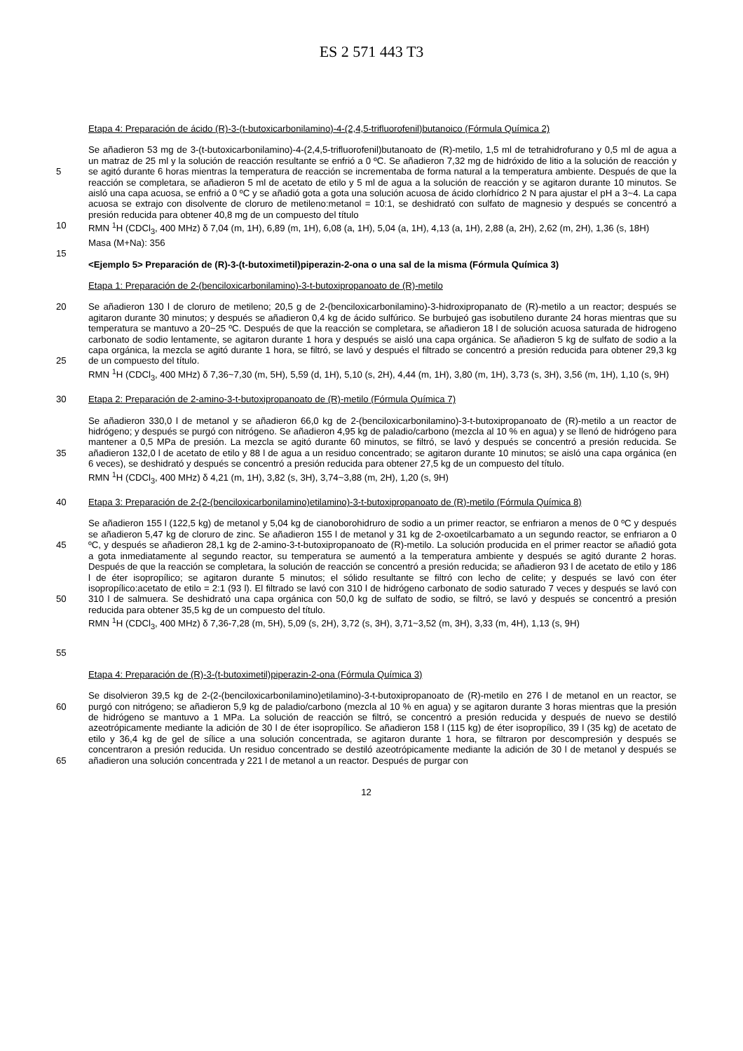ES 2 571 443 T3
Etapa 4: Preparación de ácido (R)-3-(t-butoxicarbonilamino)-4-(2,4,5-trifluorofenil)butanoico (Fórmula Química 2)
5
10
Se añadieron 53 mg de 3-(t-butoxicarbonilamino)-4-(2,4,5-trifluorofenil)butanoato de (R)-metilo, 1,5 ml de tetrahidrofurano y 0,5 ml de agua a un matraz de 25 ml y la solución de reacción resultante se enfrió a 0 ºC. Se añadieron 7,32 mg de hidróxido de litio a la solución de reacción y se agitó durante 6 horas mientras la temperatura de reacción se incrementaba de forma natural a la temperatura ambiente. Después de que la reacción se completara, se añadieron 5 ml de acetato de etilo y 5 ml de agua a la solución de reacción y se agitaron durante 10 minutos. Se aisló una capa acuosa, se enfrió a 0 ºC y se añadió gota a gota una solución acuosa de ácido clorhídrico 2 N para ajustar el pH a 3~4. La capa acuosa se extrajo con disolvente de cloruro de metileno:metanol = 10:1, se deshidrató con sulfato de magnesio y después se concentró a presión reducida para obtener 40,8 mg de un compuesto del título
RMN <sup>1</sup>H (CDCl<sub>3</sub>, 400 MHz) δ 7,04 (m, 1H), 6,89 (m, 1H), 6,08 (a, 1H), 5,04 (a, 1H), 4,13 (a, 1H), 2,88 (a, 2H), 2,62 (m, 2H), 1,36 (s, 18H)
Masa (M+Na): 356
15
<Ejemplo 5> Preparación de (R)-3-(t-butoximetil)piperazin-2-ona o una sal de la misma (Fórmula Química 3)
Etapa 1: Preparación de 2-(benciloxicarbonilamino)-3-t-butoxipropanoato de (R)-metilo
20
25
Se añadieron 130 l de cloruro de metileno; 20,5 g de 2-(benciloxicarbonilamino)-3-hidroxipropanato de (R)-metilo a un reactor; después se agitaron durante 30 minutos; y después se añadieron 0,4 kg de ácido sulfúrico. Se burbujeó gas isobutileno durante 24 horas mientras que su temperatura se mantuvo a 20~25 ºC. Después de que la reacción se completara, se añadieron 18 l de solución acuosa saturada de hidrogeno carbonato de sodio lentamente, se agitaron durante 1 hora y después se aisló una capa orgánica. Se añadieron 5 kg de sulfato de sodio a la capa orgánica, la mezcla se agitó durante 1 hora, se filtró, se lavó y después el filtrado se concentró a presión reducida para obtener 29,3 kg de un compuesto del título.
RMN <sup>1</sup>H (CDCl<sub>3</sub>, 400 MHz) δ 7,36~7,30 (m, 5H), 5,59 (d, 1H), 5,10 (s, 2H), 4,44 (m, 1H), 3,80 (m, 1H), 3,73 (s, 3H), 3,56 (m, 1H), 1,10 (s, 9H)
30 Etapa 2: Preparación de 2-amino-3-t-butoxipropanoato de (R)-metilo (Fórmula Química 7)
35 Se añadieron 330,0 l de metanol y se añadieron 66,0 kg de 2-(benciloxicarbonilamino)-3-t-butoxipropanoato de (R)-metilo a un reactor de hidrógeno; y después se purgó con nitrógeno. Se añadieron 4,95 kg de paladio/carbono (mezcla al 10 % en agua) y se llenó de hidrógeno para mantener a 0,5 MPa de presión. La mezcla se agitó durante 60 minutos, se filtró, se lavó y después se concentró a presión reducida. Se añadieron 132,0 l de acetato de etilo y 88 l de agua a un residuo concentrado; se agitaron durante 10 minutos; se aisló una capa orgánica (en 6 veces), se deshidrató y después se concentró a presión reducida para obtener 27,5 kg de un compuesto del título.
RMN <sup>1</sup>H (CDCl<sub>3</sub>, 400 MHz) δ 4,21 (m, 1H), 3,82 (s, 3H), 3,74~3,88 (m, 2H), 1,20 (s, 9H)
40 Etapa 3: Preparación de 2-(2-(benciloxicarbonilamino)etilamino)-3-t-butoxipropanoato de (R)-metilo (Fórmula Química 8)
45
50
55
Se añadieron 155 l (122,5 kg) de metanol y 5,04 kg de cianoborohidruro de sodio a un primer reactor, se enfriaron a menos de 0 ºC y después se añadieron 5,47 kg de cloruro de zinc. Se añadieron 155 l de metanol y 31 kg de 2-oxoetilcarbamato a un segundo reactor, se enfriaron a 0 ºC, y después se añadieron 28,1 kg de 2-amino-3-t-butoxipropanoato de (R)-metilo. La solución producida en el primer reactor se añadió gota a gota inmediatamente al segundo reactor, su temperatura se aumentó a la temperatura ambiente y después se agitó durante 2 horas. Después de que la reacción se completara, la solución de reacción se concentró a presión reducida; se añadieron 93 l de acetato de etilo y 186 l de éter isopropílico; se agitaron durante 5 minutos; el sólido resultante se filtró con lecho de celite; y después se lavó con éter isopropílico:acetato de etilo = 2:1 (93 l). El filtrado se lavó con 310 l de hidrógeno carbonato de sodio saturado 7 veces y después se lavó con 310 l de salmuera. Se deshidrató una capa orgánica con 50,0 kg de sulfato de sodio, se filtró, se lavó y después se concentró a presión reducida para obtener 35,5 kg de un compuesto del título.
RMN <sup>1</sup>H (CDCl<sub>3</sub>, 400 MHz) δ 7,36-7,28 (m, 5H), 5,09 (s, 2H), 3,72 (s, 3H), 3,71~3,52 (m, 3H), 3,33 (m, 4H), 1,13 (s, 9H)
Etapa 4: Preparación de (R)-3-(t-butoximetil)piperazin-2-ona (Fórmula Química 3)
60
65
Se disolvieron 39,5 kg de 2-(2-(benciloxicarbonilamino)etilamino)-3-t-butoxipropanoato de (R)-metilo en 276 l de metanol en un reactor, se purgó con nitrógeno; se añadieron 5,9 kg de paladio/carbono (mezcla al 10 % en agua) y se agitaron durante 3 horas mientras que la presión de hidrógeno se mantuvo a 1 MPa. La solución de reacción se filtró, se concentró a presión reducida y después de nuevo se destiló azeotrópicamente mediante la adición de 30 l de éter isopropílico. Se añadieron 158 l (115 kg) de éter isopropílico, 39 l (35 kg) de acetato de etilo y 36,4 kg de gel de sílice a una solución concentrada, se agitaron durante 1 hora, se filtraron por descompresión y después se concentraron a presión reducida. Un residuo concentrado se destiló azeotrópicamente mediante la adición de 30 l de metanol y después se añadieron una solución concentrada y 221 l de metanol a un reactor. Después de purgar con
12